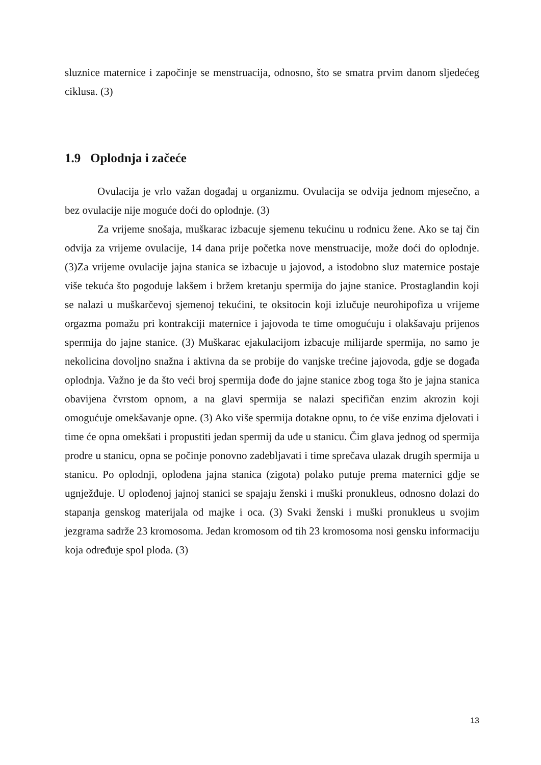sluznice maternice i započinje se menstruacija, odnosno, što se smatra prvim danom sljedećeg ciklusa. (3)
1.9 Oplodnja i začeće
Ovulacija je vrlo važan događaj u organizmu. Ovulacija se odvija jednom mjesečno, a bez ovulacije nije moguće doći do oplodnje. (3)
Za vrijeme snošaja, muškarac izbacuje sjemenu tekućinu u rodnicu žene. Ako se taj čin odvija za vrijeme ovulacije, 14 dana prije početka nove menstruacije, može doći do oplodnje. (3)Za vrijeme ovulacije jajna stanica se izbacuje u jajovod, a istodobno sluz maternice postaje više tekuća što pogoduje lakšem i bržem kretanju spermija do jajne stanice. Prostaglandin koji se nalazi u muškarčevoj sjemenoj tekućini, te oksitocin koji izlučuje neurohipofiza u vrijeme orgazma pomažu pri kontrakciji maternice i jajovoda te time omogućuju i olakšavaju prijenos spermija do jajne stanice. (3) Muškarac ejakulacijom izbacuje milijarde spermija, no samo je nekolicina dovoljno snažna i aktivna da se probije do vanjske trećine jajovoda, gdje se događa oplodnja. Važno je da što veći broj spermija dođe do jajne stanice zbog toga što je jajna stanica obavijena čvrstom opnom, a na glavi spermija se nalazi specifičan enzim akrozin koji omogućuje omekšavanje opne. (3) Ako više spermija dotakne opnu, to će više enzima djelovati i time će opna omekšati i propustiti jedan spermij da uđe u stanicu. Čim glava jednog od spermija prodre u stanicu, opna se počinje ponovno zadebljavati i time sprečava ulazak drugih spermija u stanicu. Po oplodnji, oplođena jajna stanica (zigota) polako putuje prema maternici gdje se ugnježđuje. U oplođenoj jajnoj stanici se spajaju ženski i muški pronukleus, odnosno dolazi do stapanja genskog materijala od majke i oca. (3) Svaki ženski i muški pronukleus u svojim jezgrama sadrže 23 kromosoma. Jedan kromosom od tih 23 kromosoma nosi gensku informaciju koja određuje spol ploda. (3)
13